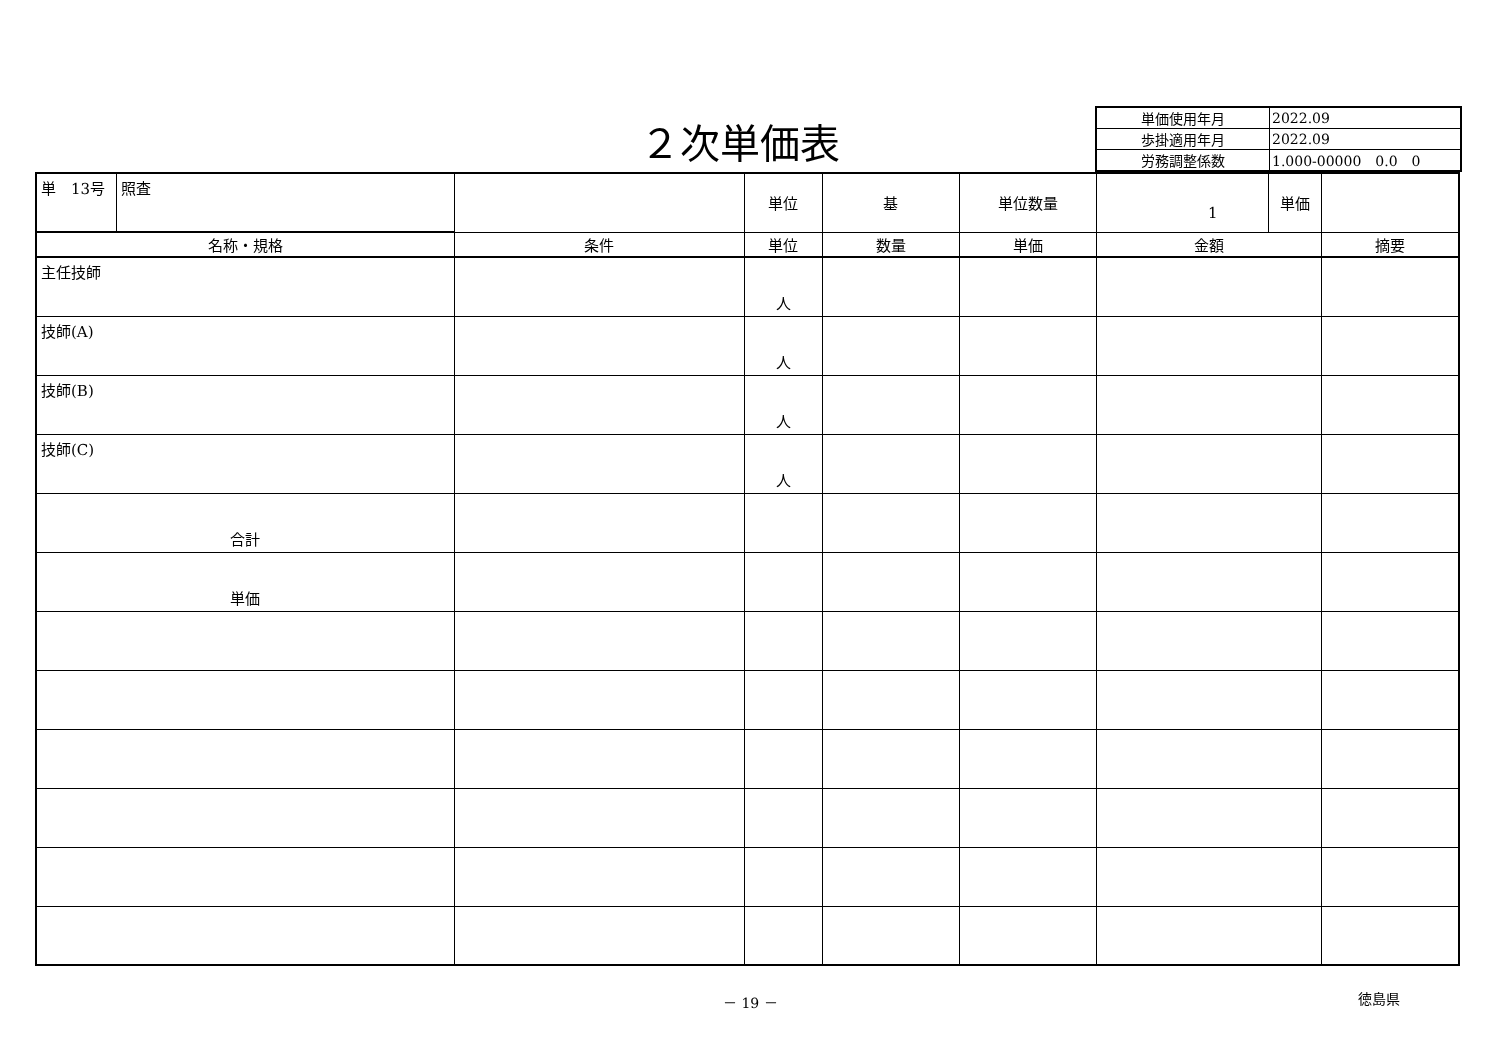２次単価表
| 単価使用年月 | 2022.09 |
| 歩掛適用年月 | 2022.09 |
| 労務調整係数 | 1.000-00000 0.0 0 |
| 単 13号 | 照査 | | 単位 | 基 | 単位数量 | 1 | 単価 | |
| 名称・規格 | | 条件 | 単位 | 数量 | 単価 | 金額 | | 摘要 |
| 主任技師 | | | 人 | | | | | |
| 技師(A) | | | 人 | | | | | |
| 技師(B) | | | 人 | | | | | |
| 技師(C) | | | 人 | | | | | |
| 合計 | | | | | | | | |
| 単価 | | | | | | | | |
－ 19 － 徳島県